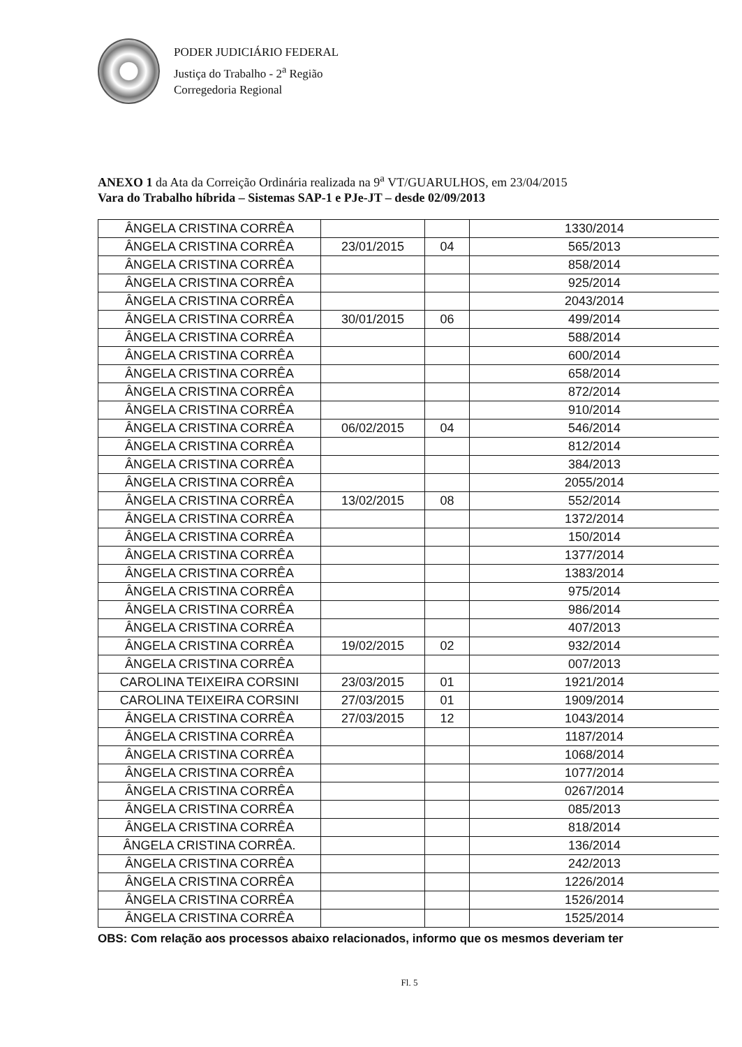PODER JUDICIÁRIO FEDERAL
Justiça do Trabalho - 2<sup>a</sup> Região
Corregedoria Regional
ANEXO 1 da Ata da Correição Ordinária realizada na 9<sup>a</sup> VT/GUARULHOS, em 23/04/2015
Vara do Trabalho híbrida – Sistemas SAP-1 e PJe-JT – desde 02/09/2013
| ÂNGELA CRISTINA CORRÊA | | | 1330/2014 |
| ÂNGELA CRISTINA CORRÊA | 23/01/2015 | 04 | 565/2013 |
| ÂNGELA CRISTINA CORRÊA | | | 858/2014 |
| ÂNGELA CRISTINA CORRÊA | | | 925/2014 |
| ÂNGELA CRISTINA CORRÊA | | | 2043/2014 |
| ÂNGELA CRISTINA CORRÊA | 30/01/2015 | 06 | 499/2014 |
| ÂNGELA CRISTINA CORRÊA | | | 588/2014 |
| ÂNGELA CRISTINA CORRÊA | | | 600/2014 |
| ÂNGELA CRISTINA CORRÊA | | | 658/2014 |
| ÂNGELA CRISTINA CORRÊA | | | 872/2014 |
| ÂNGELA CRISTINA CORRÊA | | | 910/2014 |
| ÂNGELA CRISTINA CORRÊA | 06/02/2015 | 04 | 546/2014 |
| ÂNGELA CRISTINA CORRÊA | | | 812/2014 |
| ÂNGELA CRISTINA CORRÊA | | | 384/2013 |
| ÂNGELA CRISTINA CORRÊA | | | 2055/2014 |
| ÂNGELA CRISTINA CORRÊA | 13/02/2015 | 08 | 552/2014 |
| ÂNGELA CRISTINA CORRÊA | | | 1372/2014 |
| ÂNGELA CRISTINA CORRÊA | | | 150/2014 |
| ÂNGELA CRISTINA CORRÊA | | | 1377/2014 |
| ÂNGELA CRISTINA CORRÊA | | | 1383/2014 |
| ÂNGELA CRISTINA CORRÊA | | | 975/2014 |
| ÂNGELA CRISTINA CORRÊA | | | 986/2014 |
| ÂNGELA CRISTINA CORRÊA | | | 407/2013 |
| ÂNGELA CRISTINA CORRÊA | 19/02/2015 | 02 | 932/2014 |
| ÂNGELA CRISTINA CORRÊA | | | 007/2013 |
| CAROLINA TEIXEIRA CORSINI | 23/03/2015 | 01 | 1921/2014 |
| CAROLINA TEIXEIRA CORSINI | 27/03/2015 | 01 | 1909/2014 |
| ÂNGELA CRISTINA CORRÊA | 27/03/2015 | 12 | 1043/2014 |
| ÂNGELA CRISTINA CORRÊA | | | 1187/2014 |
| ÂNGELA CRISTINA CORRÊA | | | 1068/2014 |
| ÂNGELA CRISTINA CORRÊA | | | 1077/2014 |
| ÂNGELA CRISTINA CORRÊA | | | 0267/2014 |
| ÂNGELA CRISTINA CORRÊA | | | 085/2013 |
| ÂNGELA CRISTINA CORRÊA | | | 818/2014 |
| ÂNGELA CRISTINA CORRÊA. | | | 136/2014 |
| ÂNGELA CRISTINA CORRÊA | | | 242/2013 |
| ÂNGELA CRISTINA CORRÊA | | | 1226/2014 |
| ÂNGELA CRISTINA CORRÊA | | | 1526/2014 |
| ÂNGELA CRISTINA CORRÊA | | | 1525/2014 |
OBS: Com relação aos processos abaixo relacionados, informo que os mesmos deveriam ter
Fl. 5